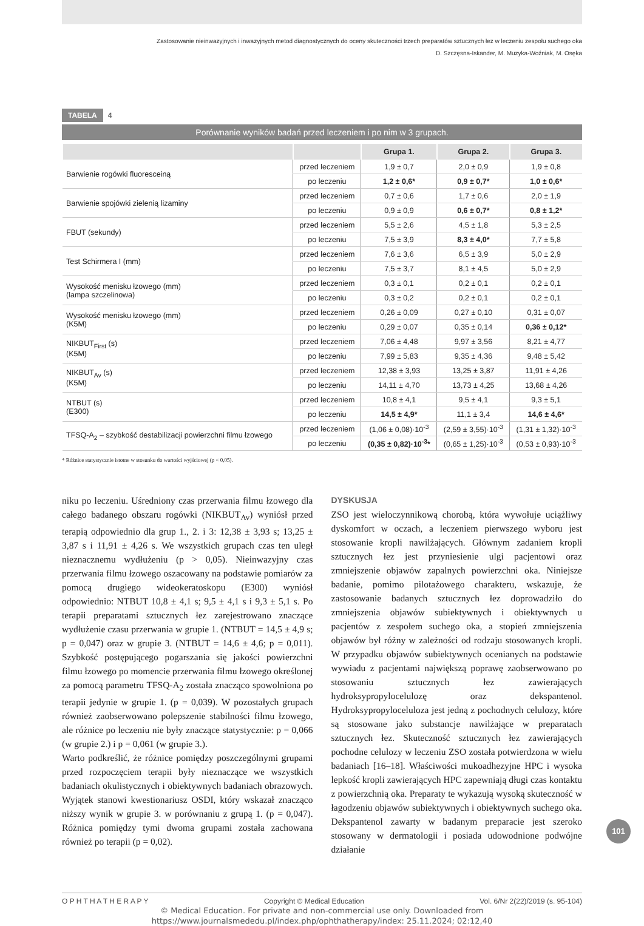Zastosowanie nieinwazyjnych i inwazyjnych metod diagnostycznych do oceny skuteczności trzech preparatów sztucznych łez w leczeniu zespołu suchego oka
D. Szczęsna-Iskander, M. Muzyka-Woźniak, M. Osęka
TABELA 4
Porównanie wyników badań przed leczeniem i po nim w 3 grupach.
| | | Grupa 1. | Grupa 2. | Grupa 3. |
| --- | --- | --- | --- | --- |
| Barwienie rogówki fluoresceiną | przed leczeniem | 1,9 ± 0,7 | 2,0 ± 0,9 | 1,9 ± 0,8 |
| | po leczeniu | 1,2 ± 0,6* | 0,9 ± 0,7* | 1,0 ± 0,6* |
| Barwienie spojówki zielenią lizaminy | przed leczeniem | 0,7 ± 0,6 | 1,7 ± 0,6 | 2,0 ± 1,9 |
| | po leczeniu | 0,9 ± 0,9 | 0,6 ± 0,7* | 0,8 ± 1,2* |
| FBUT (sekundy) | przed leczeniem | 5,5 ± 2,6 | 4,5 ± 1,8 | 5,3 ± 2,5 |
| | po leczeniu | 7,5 ± 3,9 | 8,3 ± 4,0* | 7,7 ± 5,8 |
| Test Schirmera I (mm) | przed leczeniem | 7,6 ± 3,6 | 6,5 ± 3,9 | 5,0 ± 2,9 |
| | po leczeniu | 7,5 ± 3,7 | 8,1 ± 4,5 | 5,0 ± 2,9 |
| Wysokość menisku łzowego (mm) (lampa szczelinowa) | przed leczeniem | 0,3 ± 0,1 | 0,2 ± 0,1 | 0,2 ± 0,1 |
| | po leczeniu | 0,3 ± 0,2 | 0,2 ± 0,1 | 0,2 ± 0,1 |
| Wysokość menisku łzowego (mm) (K5M) | przed leczeniem | 0,26 ± 0,09 | 0,27 ± 0,10 | 0,31 ± 0,07 |
| | po leczeniu | 0,29 ± 0,07 | 0,35 ± 0,14 | 0,36 ± 0,12* |
| NIKBUT<sub>First</sub> (s) (K5M) | przed leczeniem | 7,06 ± 4,48 | 9,97 ± 3,56 | 8,21 ± 4,77 |
| | po leczeniu | 7,99 ± 5,83 | 9,35 ± 4,36 | 9,48 ± 5,42 |
| NIKBUT<sub>Av</sub> (s) (K5M) | przed leczeniem | 12,38 ± 3,93 | 13,25 ± 3,87 | 11,91 ± 4,26 |
| | po leczeniu | 14,11 ± 4,70 | 13,73 ± 4,25 | 13,68 ± 4,26 |
| NTBUT (s) (E300) | przed leczeniem | 10,8 ± 4,1 | 9,5 ± 4,1 | 9,3 ± 5,1 |
| | po leczeniu | 14,5 ± 4,9* | 11,1 ± 3,4 | 14,6 ± 4,6* |
| TFSQ-A<sub>2</sub> – szybkość destabilizacji powierzchni filmu łzowego | przed leczeniem | (1,06 ± 0,08)·10<sup>-3</sup> | (2,59 ± 3,55)·10<sup>-3</sup> | (1,31 ± 1,32)·10<sup>-3</sup> |
| | po leczeniu | (0,35 ± 0,82)·10<sup>-3</sup>* | (0,65 ± 1,25)·10<sup>-3</sup> | (0,53 ± 0,93)·10<sup>-3</sup> |
* Różnice statystycznie istotne w stosunku do wartości wyjściowej (p < 0,05).
niku po leczeniu. Uśredniony czas przerwania filmu łzowego dla całego badanego obszaru rogówki (NIKBUT<sub>Av</sub>) wyniósł przed terapią odpowiednio dla grup 1., 2. i 3: 12,38 ± 3,93 s; 13,25 ± 3,87 s i 11,91 ± 4,26 s. We wszystkich grupach czas ten uległ nieznacznemu wydłużeniu (p > 0,05). Nieinwazyjny czas przerwania filmu łzowego oszacowany na podstawie pomiarów za pomocą drugiego wideokeratoskopu (E300) wyniósł odpowiednio: NTBUT 10,8 ± 4,1 s; 9,5 ± 4,1 s i 9,3 ± 5,1 s. Po terapii preparatami sztucznych łez zarejestrowano znaczące wydłużenie czasu przerwania w grupie 1. (NTBUT = 14,5 ± 4,9 s; p = 0,047) oraz w grupie 3. (NTBUT = 14,6 ± 4,6; p = 0,011). Szybkość postępującego pogarszania się jakości powierzchni filmu łzowego po momencie przerwania filmu łzowego określonej za pomocą parametru TFSQ-A<sub>2</sub> została znacząco spowolniona po terapii jedynie w grupie 1. (p = 0,039). W pozostałych grupach również zaobserwowano polepszenie stabilności filmu łzowego, ale różnice po leczeniu nie były znaczące statystycznie: p = 0,066 (w grupie 2.) i p = 0,061 (w grupie 3.).
Warto podkreślić, że różnice pomiędzy poszczególnymi grupami przed rozpoczęciem terapii były nieznaczące we wszystkich badaniach okulistycznych i obiektywnych badaniach obrazowych. Wyjątek stanowi kwestionariusz OSDI, który wskazał znacząco niższy wynik w grupie 3. w porównaniu z grupą 1. (p = 0,047). Różnica pomiędzy tymi dwoma grupami została zachowana również po terapii (p = 0,02).
DYSKUSJA
ZSO jest wieloczynnikową chorobą, która wywołuje uciążliwy dyskomfort w oczach, a leczeniem pierwszego wyboru jest stosowanie kropli nawilżających. Głównym zadaniem kropli sztucznych łez jest przyniesienie ulgi pacjentowi oraz zmniejszenie objawów zapalnych powierzchni oka. Niniejsze badanie, pomimo pilotażowego charakteru, wskazuje, że zastosowanie badanych sztucznych łez doprowadziło do zmniejszenia objawów subiektywnych i obiektywnych u pacjentów z zespołem suchego oka, a stopień zmniejszenia objawów był różny w zależności od rodzaju stosowanych kropli. W przypadku objawów subiektywnych ocenianych na podstawie wywiadu z pacjentami największą poprawę zaobserwowano po stosowaniu sztucznych łez zawierających hydroksypropylocelulozę oraz dekspantenol. Hydroksypropyloceluloza jest jedną z pochodnych celulozy, które są stosowane jako substancje nawilżające w preparatach sztucznych łez. Skuteczność sztucznych łez zawierających pochodne celulozy w leczeniu ZSO została potwierdzona w wielu badaniach [16–18]. Właściwości mukoadhezyjne HPC i wysoka lepkość kropli zawierających HPC zapewniają długi czas kontaktu z powierzchnią oka. Preparaty te wykazują wysoką skuteczność w łagodzeniu objawów subiektywnych i obiektywnych suchego oka. Dekspantenol zawarty w badanym preparacie jest szeroko stosowany w dermatologii i posiada udowodnione podwójne działanie
O P H T H A T H E R A P Y Copyright © Medical Education Vol. 6/Nr 2(22)/2019 (s. 95-104)
101
© Medical Education. For private and non-commercial use only. Downloaded from
https://www.journalsmededu.pl/index.php/ophthatherapy/index: 25.11.2024; 02:12,40